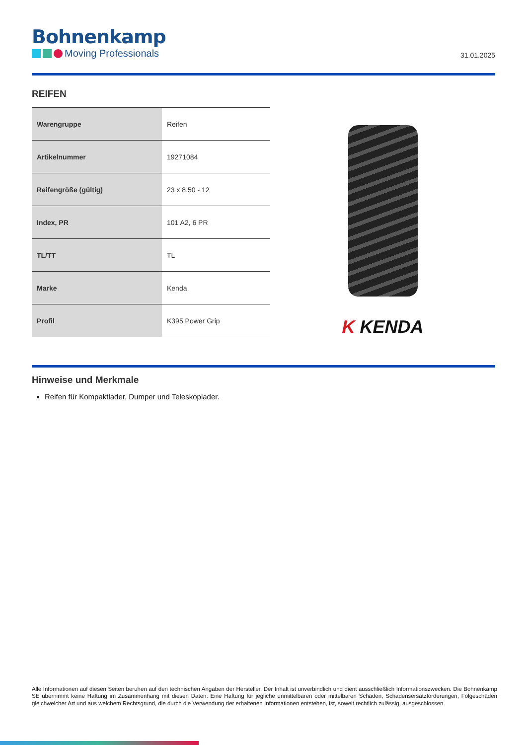Bohnenkamp
Moving Professionals
31.01.2025
REIFEN
| Warengruppe | Reifen |
| Artikelnummer | 19271084 |
| Reifengröße (gültig) | 23 x 8.50 - 12 |
| Index, PR | 101 A2, 6 PR |
| TL/TT | TL |
| Marke | Kenda |
| Profil | K395 Power Grip |
K KENDA
Hinweise und Merkmale
Reifen für Kompaktlader, Dumper und Teleskoplader.
Alle Informationen auf diesen Seiten beruhen auf den technischen Angaben der Hersteller. Der Inhalt ist unverbindlich und dient ausschließlich Informationszwecken. Die Bohnenkamp SE übernimmt keine Haftung im Zusammenhang mit diesen Daten. Eine Haftung für jegliche unmittelbaren oder mittelbaren Schäden, Schadensersatzforderungen, Folgeschäden gleichwelcher Art und aus welchem Rechtsgrund, die durch die Verwendung der erhaltenen Informationen entstehen, ist, soweit rechtlich zulässig, ausgeschlossen.